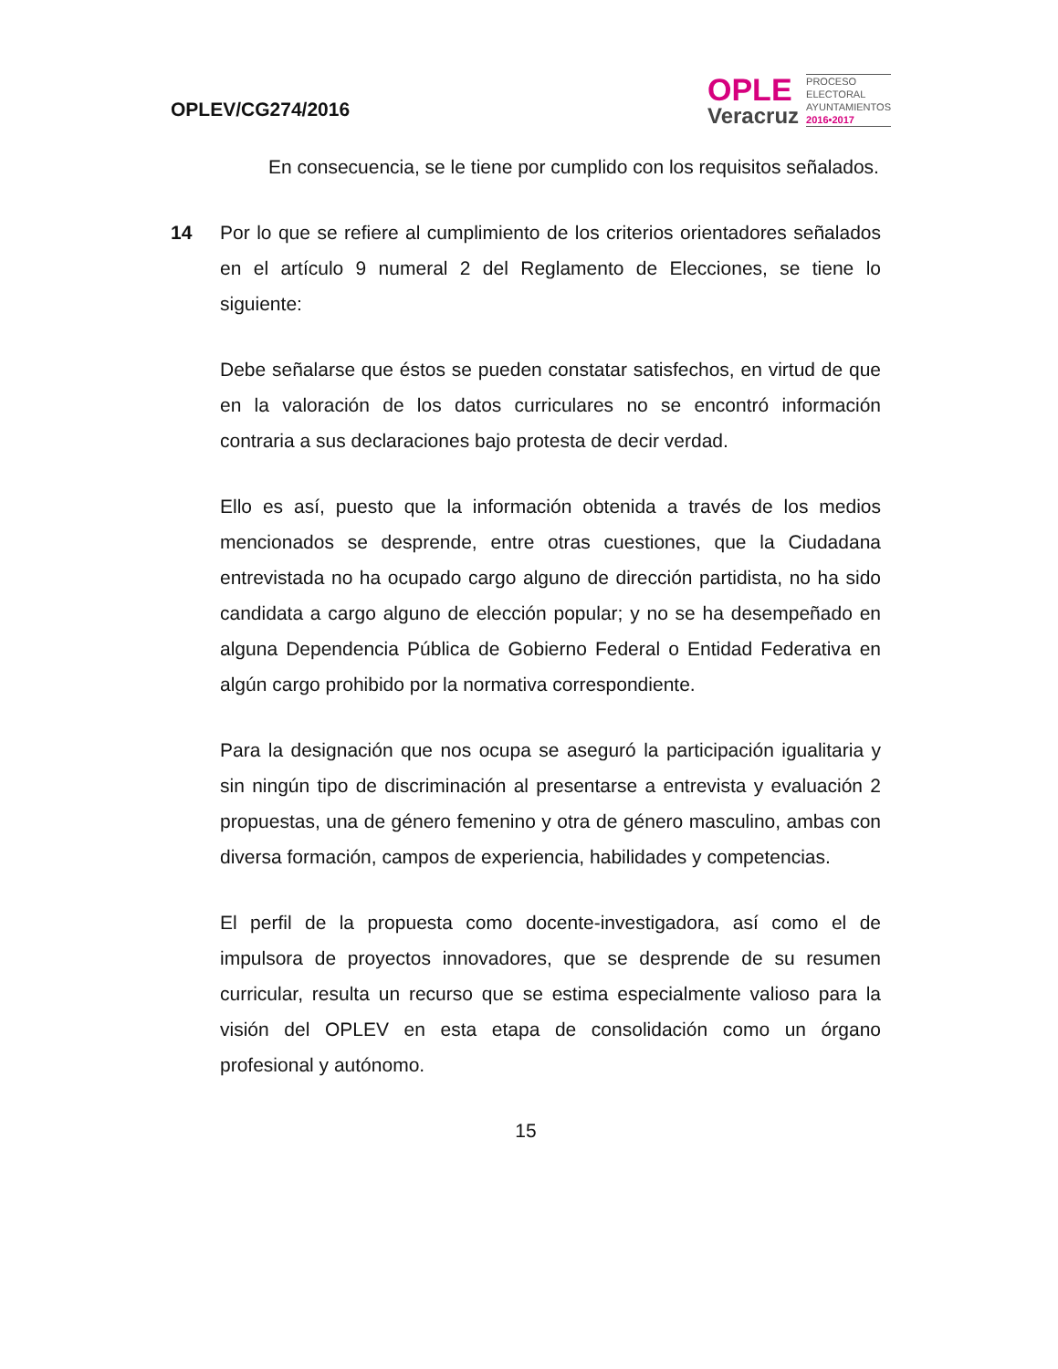OPLEV/CG274/2016
OPLE
Veracruz
PROCESO
ELECTORAL
AYUNTAMIENTOS
2016•2017
En consecuencia, se le tiene por cumplido con los requisitos señalados.
14 Por lo que se refiere al cumplimiento de los criterios orientadores señalados en el artículo 9 numeral 2 del Reglamento de Elecciones, se tiene lo siguiente:
Debe señalarse que éstos se pueden constatar satisfechos, en virtud de que en la valoración de los datos curriculares no se encontró información contraria a sus declaraciones bajo protesta de decir verdad.
Ello es así, puesto que la información obtenida a través de los medios mencionados se desprende, entre otras cuestiones, que la Ciudadana entrevistada no ha ocupado cargo alguno de dirección partidista, no ha sido candidata a cargo alguno de elección popular; y no se ha desempeñado en alguna Dependencia Pública de Gobierno Federal o Entidad Federativa en algún cargo prohibido por la normativa correspondiente.
Para la designación que nos ocupa se aseguró la participación igualitaria y sin ningún tipo de discriminación al presentarse a entrevista y evaluación 2 propuestas, una de género femenino y otra de género masculino, ambas con diversa formación, campos de experiencia, habilidades y competencias.
El perfil de la propuesta como docente-investigadora, así como el de impulsora de proyectos innovadores, que se desprende de su resumen curricular, resulta un recurso que se estima especialmente valioso para la visión del OPLEV en esta etapa de consolidación como un órgano profesional y autónomo.
15